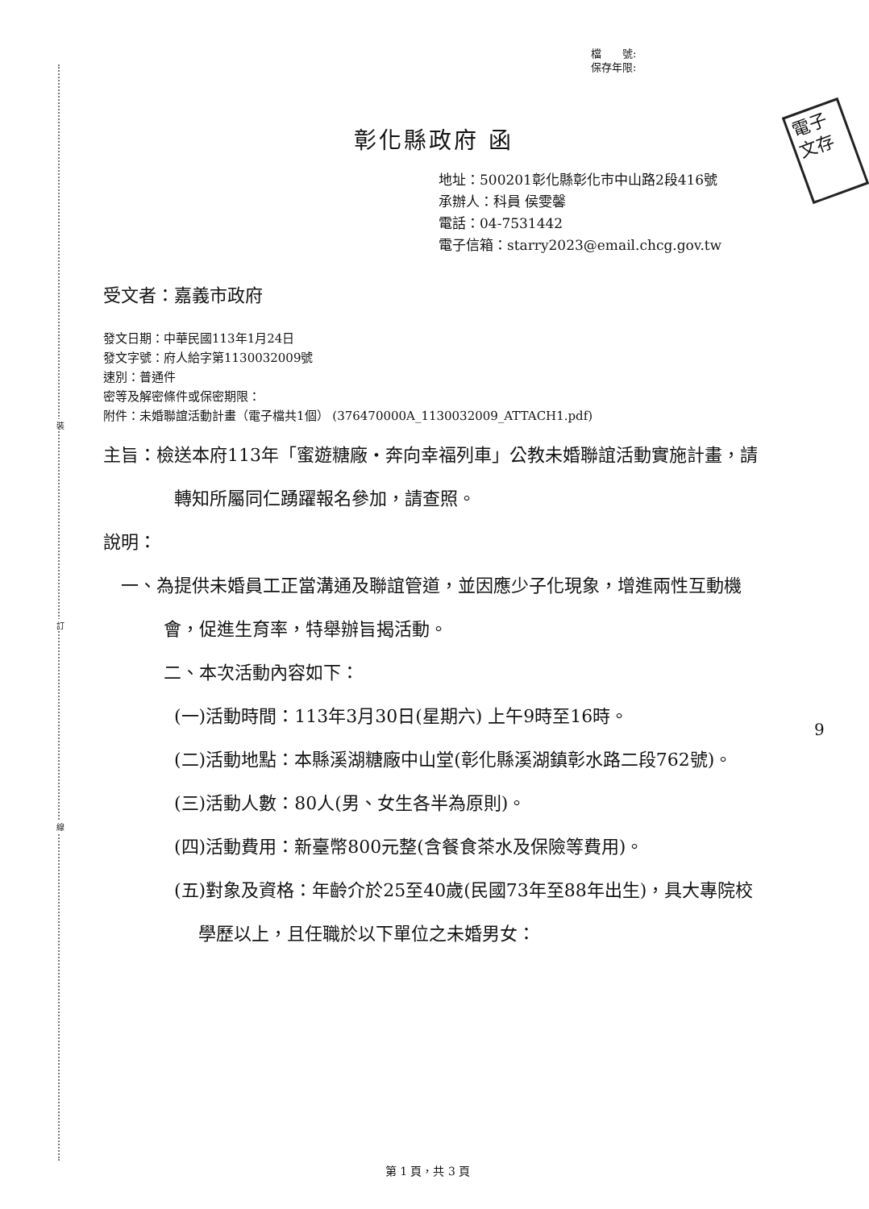裝
訂
線
電子 文存
檔　　號:
保存年限:
彰化縣政府 函
地址：500201彰化縣彰化市中山路2段416號
承辦人：科員 侯雯馨
電話：04-7531442
電子信箱：starry2023@email.chcg.gov.tw
受文者：嘉義市政府
發文日期：中華民國113年1月24日
發文字號：府人給字第1130032009號
速別：普通件
密等及解密條件或保密期限：
附件：未婚聯誼活動計畫（電子檔共1個） (376470000A_1130032009_ATTACH1.pdf)
主旨：檢送本府113年「蜜遊糖廠‧奔向幸福列車」公教未婚聯誼活動實施計畫，請轉知所屬同仁踴躍報名參加，請查照。
說明：
一、為提供未婚員工正當溝通及聯誼管道，並因應少子化現象，增進兩性互動機會，促進生育率，特舉辦旨揭活動。
二、本次活動內容如下：
(一)活動時間：113年3月30日(星期六) 上午9時至16時。
(二)活動地點：本縣溪湖糖廠中山堂(彰化縣溪湖鎮彰水路二段762號)。
(三)活動人數：80人(男、女生各半為原則)。
(四)活動費用：新臺幣800元整(含餐食茶水及保險等費用)。
(五)對象及資格：年齡介於25至40歲(民國73年至88年出生)，具大專院校學歷以上，且任職於以下單位之未婚男女：
9
第 1 頁，共 3 頁